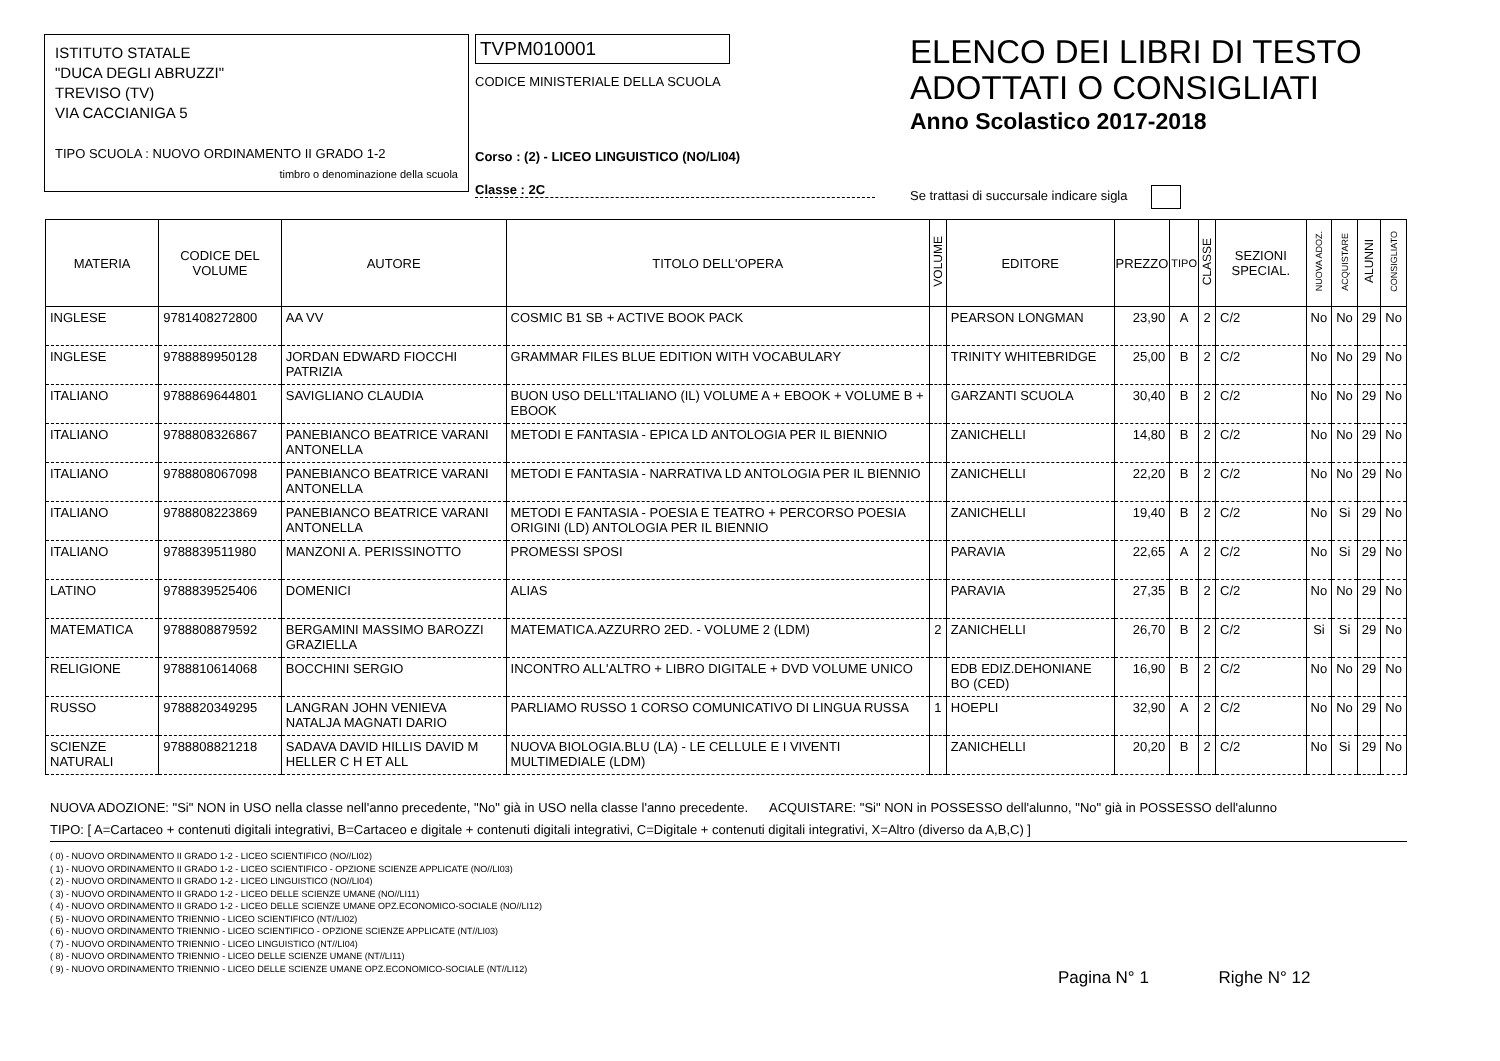ISTITUTO STATALE
"DUCA DEGLI ABRUZZI"
TREVISO (TV)
VIA CACCIANIGA 5
TIPO SCUOLA : NUOVO ORDINAMENTO II GRADO 1-2
timbro o denominazione della scuola
TVPM010001
CODICE MINISTERIALE DELLA SCUOLA
Corso : (2) - LICEO LINGUISTICO (NO/LI04)
Classe : 2C
ELENCO DEI LIBRI DI TESTO
ADOTTATI O CONSIGLIATI
Anno Scolastico 2017-2018
Se trattasi di succursale indicare sigla
| MATERIA | CODICE DEL VOLUME | AUTORE | TITOLO DELL'OPERA | VOLUME | EDITORE | PREZZO | TIPO | CLASSE | SEZIONI SPECIAL. | NUOVA ADOZ. | ACQUISTARE | ALUNNI | CONSIGLIATO |
| --- | --- | --- | --- | --- | --- | --- | --- | --- | --- | --- | --- | --- | --- |
| INGLESE | 9781408272800 | AA VV | COSMIC B1 SB + ACTIVE BOOK PACK | | PEARSON LONGMAN | 23,90 | A | 2 | C/2 | No | No | 29 | No |
| INGLESE | 9788889950128 | JORDAN EDWARD FIOCCHI PATRIZIA | GRAMMAR FILES BLUE EDITION WITH VOCABULARY | | TRINITY WHITEBRIDGE | 25,00 | B | 2 | C/2 | No | No | 29 | No |
| ITALIANO | 9788869644801 | SAVIGLIANO CLAUDIA | BUON USO DELL'ITALIANO (IL) VOLUME A + EBOOK + VOLUME B + EBOOK | | GARZANTI SCUOLA | 30,40 | B | 2 | C/2 | No | No | 29 | No |
| ITALIANO | 9788808326867 | PANEBIANCO BEATRICE VARANI ANTONELLA | METODI E FANTASIA - EPICA LD ANTOLOGIA PER IL BIENNIO | | ZANICHELLI | 14,80 | B | 2 | C/2 | No | No | 29 | No |
| ITALIANO | 9788808067098 | PANEBIANCO BEATRICE VARANI ANTONELLA | METODI E FANTASIA - NARRATIVA LD ANTOLOGIA PER IL BIENNIO | | ZANICHELLI | 22,20 | B | 2 | C/2 | No | No | 29 | No |
| ITALIANO | 9788808223869 | PANEBIANCO BEATRICE VARANI ANTONELLA | METODI E FANTASIA - POESIA E TEATRO + PERCORSO POESIA ORIGINI (LD) ANTOLOGIA PER IL BIENNIO | | ZANICHELLI | 19,40 | B | 2 | C/2 | No | Si | 29 | No |
| ITALIANO | 9788839511980 | MANZONI A. PERISSINOTTO | PROMESSI SPOSI | | PARAVIA | 22,65 | A | 2 | C/2 | No | Si | 29 | No |
| LATINO | 9788839525406 | DOMENICI | ALIAS | | PARAVIA | 27,35 | B | 2 | C/2 | No | No | 29 | No |
| MATEMATICA | 9788808879592 | BERGAMINI MASSIMO BAROZZI GRAZIELLA | MATEMATICA.AZZURRO 2ED. - VOLUME 2 (LDM) | 2 | ZANICHELLI | 26,70 | B | 2 | C/2 | Si | Si | 29 | No |
| RELIGIONE | 9788810614068 | BOCCHINI SERGIO | INCONTRO ALL'ALTRO + LIBRO DIGITALE + DVD VOLUME UNICO | | EDB EDIZ.DEHONIANE BO (CED) | 16,90 | B | 2 | C/2 | No | No | 29 | No |
| RUSSO | 9788820349295 | LANGRAN JOHN VENIEVA NATALJA MAGNATI DARIO | PARLIAMO RUSSO 1 CORSO COMUNICATIVO DI LINGUA RUSSA | 1 | HOEPLI | 32,90 | A | 2 | C/2 | No | No | 29 | No |
| SCIENZE NATURALI | 9788808821218 | SADAVA DAVID HILLIS DAVID M HELLER C H ET ALL | NUOVA BIOLOGIA.BLU (LA) - LE CELLULE E I VIVENTI MULTIMEDIALE (LDM) | | ZANICHELLI | 20,20 | B | 2 | C/2 | No | Si | 29 | No |
NUOVA ADOZIONE: "Si" NON in USO nella classe nell'anno precedente, "No" già in USO nella classe l'anno precedente. ACQUISTARE: "Si" NON in POSSESSO dell'alunno, "No" già in POSSESSO dell'alunno
TIPO: [ A=Cartaceo + contenuti digitali integrativi, B=Cartaceo e digitale + contenuti digitali integrativi, C=Digitale + contenuti digitali integrativi, X=Altro (diverso da A,B,C) ]
( 0) - NUOVO ORDINAMENTO II GRADO 1-2 - LICEO SCIENTIFICO (NO//LI02)
( 1) - NUOVO ORDINAMENTO II GRADO 1-2 - LICEO SCIENTIFICO - OPZIONE SCIENZE APPLICATE (NO//LI03)
( 2) - NUOVO ORDINAMENTO II GRADO 1-2 - LICEO LINGUISTICO (NO//LI04)
( 3) - NUOVO ORDINAMENTO II GRADO 1-2 - LICEO DELLE SCIENZE UMANE (NO//LI11)
( 4) - NUOVO ORDINAMENTO II GRADO 1-2 - LICEO DELLE SCIENZE UMANE OPZ.ECONOMICO-SOCIALE (NO//LI12)
( 5) - NUOVO ORDINAMENTO TRIENNIO - LICEO SCIENTIFICO (NT//LI02)
( 6) - NUOVO ORDINAMENTO TRIENNIO - LICEO SCIENTIFICO - OPZIONE SCIENZE APPLICATE (NT//LI03)
( 7) - NUOVO ORDINAMENTO TRIENNIO - LICEO LINGUISTICO (NT//LI04)
( 8) - NUOVO ORDINAMENTO TRIENNIO - LICEO DELLE SCIENZE UMANE (NT//LI11)
( 9) - NUOVO ORDINAMENTO TRIENNIO - LICEO DELLE SCIENZE UMANE OPZ.ECONOMICO-SOCIALE (NT//LI12)
Pagina N° 1 Righe N° 12